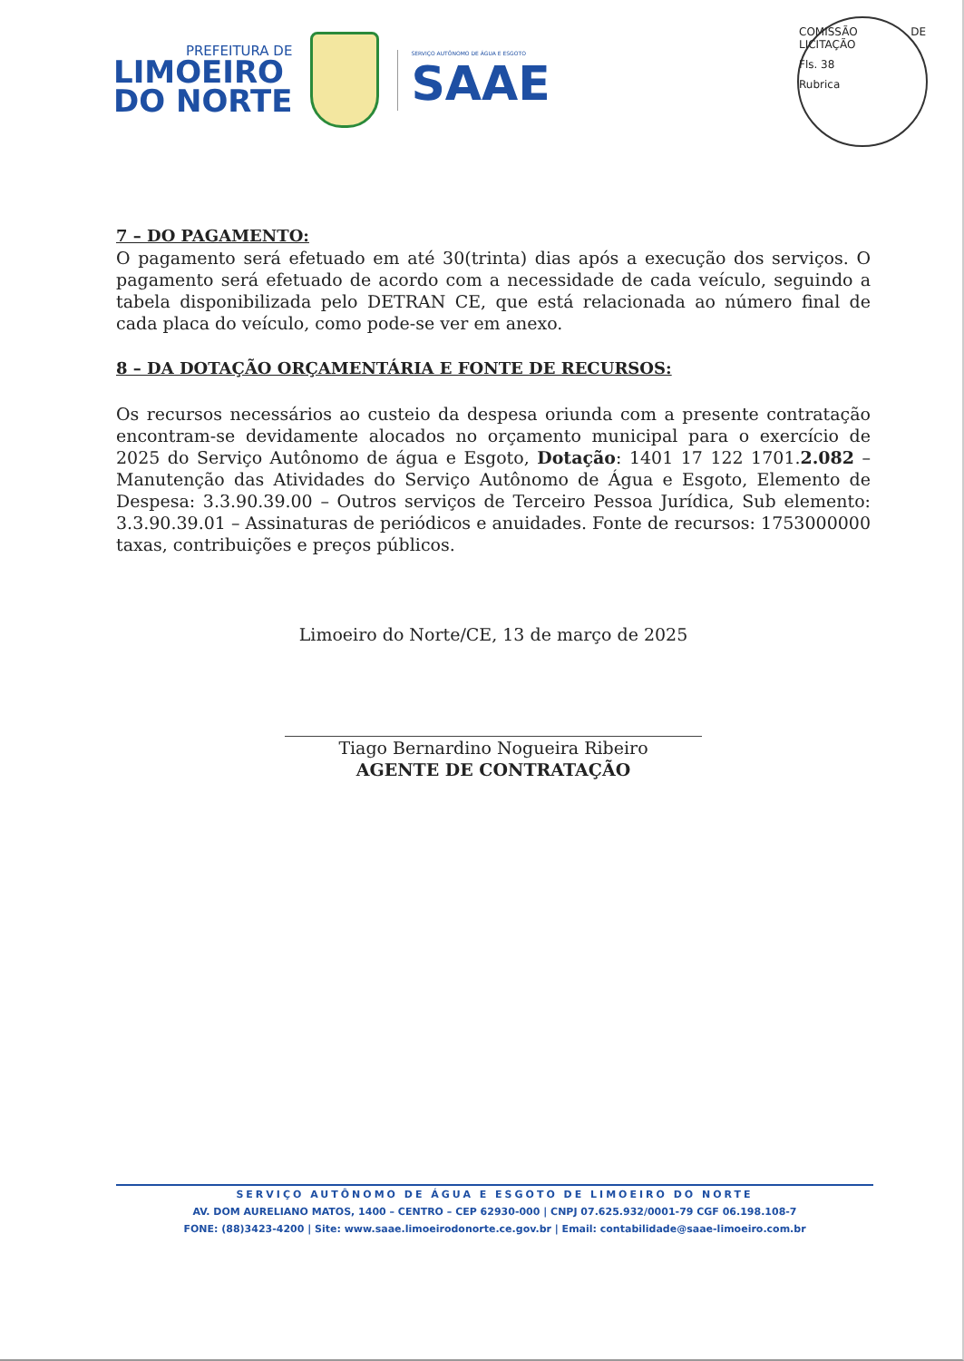PREFEITURA DE
LIMOEIRO
DO NORTE
SERVIÇO AUTÔNOMO DE ÁGUA E ESGOTO
SAAE
COMISSÃO DE LICITAÇÃO
Fls. 38
Rubrica
7 – DO PAGAMENTO:
O pagamento será efetuado em até 30(trinta) dias após a execução dos serviços. O pagamento será efetuado de acordo com a necessidade de cada veículo, seguindo a tabela disponibilizada pelo DETRAN CE, que está relacionada ao número final de cada placa do veículo, como pode-se ver em anexo.
8 – DA DOTAÇÃO ORÇAMENTÁRIA E FONTE DE RECURSOS:
Os recursos necessários ao custeio da despesa oriunda com a presente contratação encontram-se devidamente alocados no orçamento municipal para o exercício de 2025 do Serviço Autônomo de água e Esgoto, Dotação: 1401 17 122 1701.2.082 – Manutenção das Atividades do Serviço Autônomo de Água e Esgoto, Elemento de Despesa: 3.3.90.39.00 – Outros serviços de Terceiro Pessoa Jurídica, Sub elemento: 3.3.90.39.01 – Assinaturas de periódicos e anuidades. Fonte de recursos: 1753000000 taxas, contribuições e preços públicos.
Limoeiro do Norte/CE, 13 de março de 2025
Tiago Bernardino Nogueira Ribeiro
AGENTE DE CONTRATAÇÃO
SERVIÇO AUTÔNOMO DE ÁGUA E ESGOTO DE LIMOEIRO DO NORTE
AV. DOM AURELIANO MATOS, 1400 – CENTRO – CEP 62930-000 | CNPJ 07.625.932/0001-79 CGF 06.198.108-7
FONE: (88)3423-4200 | Site: www.saae.limoeirodonorte.ce.gov.br | Email: contabilidade@saae-limoeiro.com.br